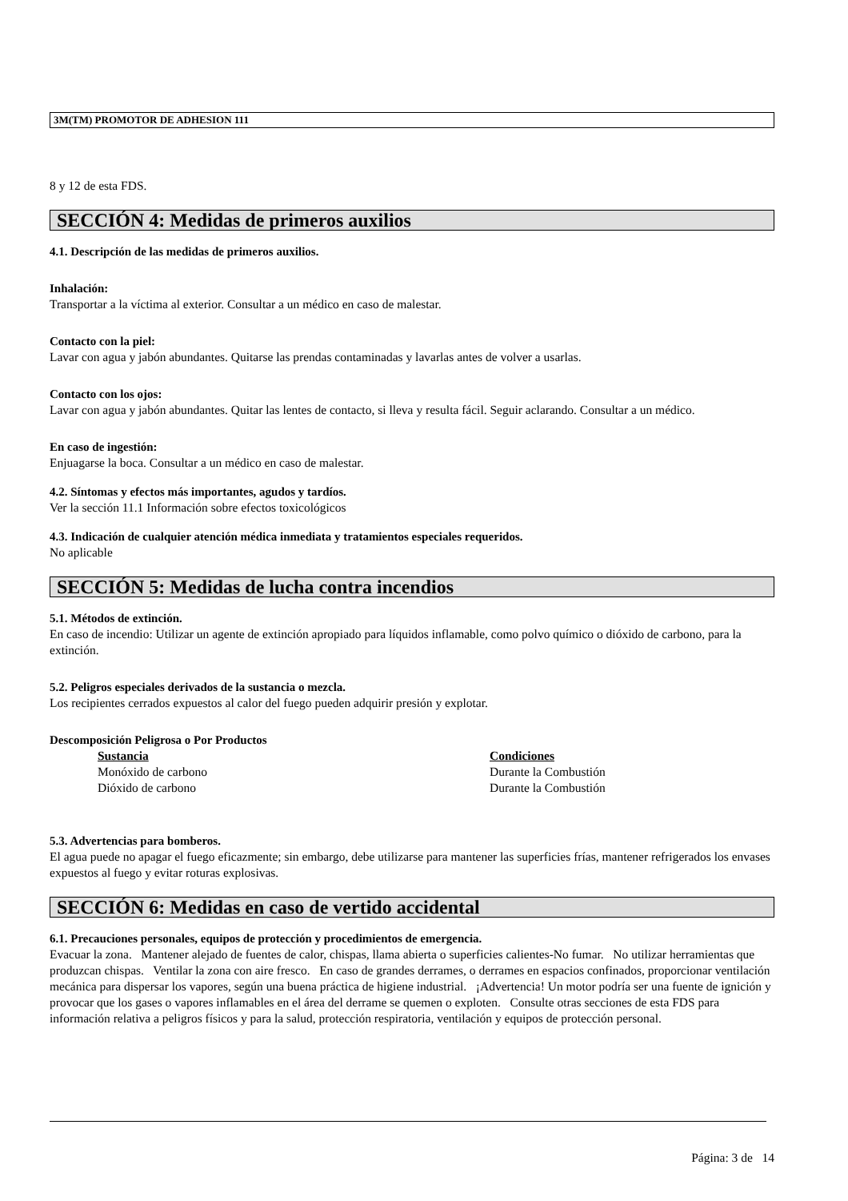3M(TM) PROMOTOR DE ADHESION 111
8 y 12 de esta FDS.
SECCIÓN 4: Medidas de primeros auxilios
4.1. Descripción de las medidas de primeros auxilios.
Inhalación:
Transportar a la víctima al exterior. Consultar a un médico en caso de malestar.
Contacto con la piel:
Lavar con agua y jabón abundantes. Quitarse las prendas contaminadas y lavarlas antes de volver a usarlas.
Contacto con los ojos:
Lavar con agua y jabón abundantes. Quitar las lentes de contacto, si lleva y resulta fácil. Seguir aclarando. Consultar a un médico.
En caso de ingestión:
Enjuagarse la boca. Consultar a un médico en caso de malestar.
4.2. Síntomas y efectos más importantes, agudos y tardíos.
Ver la sección 11.1 Información sobre efectos toxicológicos
4.3. Indicación de cualquier atención médica inmediata y tratamientos especiales requeridos.
No aplicable
SECCIÓN 5: Medidas de lucha contra incendios
5.1. Métodos de extinción.
En caso de incendio: Utilizar un agente de extinción apropiado para líquidos inflamable, como polvo químico o dióxido de carbono, para la extinción.
5.2. Peligros especiales derivados de la sustancia o mezcla.
Los recipientes cerrados expuestos al calor del fuego pueden adquirir presión y explotar.
Descomposición Peligrosa o Por Productos
| Sustancia | Condiciones |
| --- | --- |
| Monóxido de carbono | Durante la Combustión |
| Dióxido de carbono | Durante la Combustión |
5.3. Advertencias para bomberos.
El agua puede no apagar el fuego eficazmente; sin embargo, debe utilizarse para mantener las superficies frías, mantener refrigerados los envases expuestos al fuego y evitar roturas explosivas.
SECCIÓN 6: Medidas en caso de vertido accidental
6.1. Precauciones personales, equipos de protección y procedimientos de emergencia.
Evacuar la zona. Mantener alejado de fuentes de calor, chispas, llama abierta o superficies calientes-No fumar. No utilizar herramientas que produzcan chispas. Ventilar la zona con aire fresco. En caso de grandes derrames, o derrames en espacios confinados, proporcionar ventilación mecánica para dispersar los vapores, según una buena práctica de higiene industrial. ¡Advertencia! Un motor podría ser una fuente de ignición y provocar que los gases o vapores inflamables en el área del derrame se quemen o exploten. Consulte otras secciones de esta FDS para información relativa a peligros físicos y para la salud, protección respiratoria, ventilación y equipos de protección personal.
Página: 3 de 14